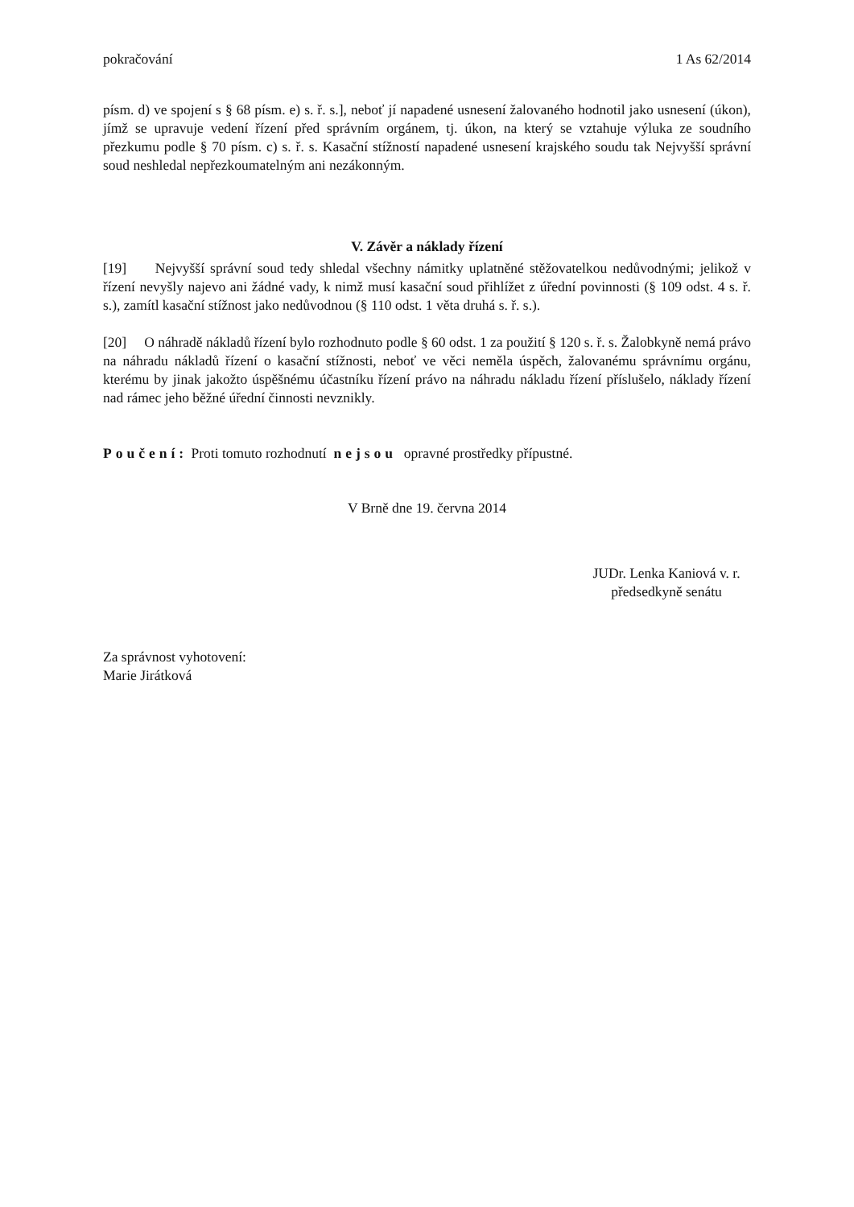pokračování 1 As 62/2014
písm. d) ve spojení s § 68 písm. e) s. ř. s.], neboť jí napadené usnesení žalovaného hodnotil jako usnesení (úkon), jímž se upravuje vedení řízení před správním orgánem, tj. úkon, na který se vztahuje výluka ze soudního přezkumu podle § 70 písm. c) s. ř. s. Kasační stížností napadené usnesení krajského soudu tak Nejvyšší správní soud neshledal nepřezkoumatelným ani nezákonným.
V. Závěr a náklady řízení
[19] Nejvyšší správní soud tedy shledal všechny námitky uplatněné stěžovatelkou nedůvodnými; jelikož v řízení nevyšly najevo ani žádné vady, k nimž musí kasační soud přihlížet z úřední povinnosti (§ 109 odst. 4 s. ř. s.), zamítl kasační stížnost jako nedůvodnou (§ 110 odst. 1 věta druhá s. ř. s.).
[20] O náhradě nákladů řízení bylo rozhodnuto podle § 60 odst. 1 za použití § 120 s. ř. s. Žalobkyně nemá právo na náhradu nákladů řízení o kasační stížnosti, neboť ve věci neměla úspěch, žalovanému správnímu orgánu, kterému by jinak jakožto úspěšnému účastníku řízení právo na náhradu nákladu řízení příslušelo, náklady řízení nad rámec jeho běžné úřední činnosti nevznikly.
Poučení: Proti tomuto rozhodnutí nejsou opravné prostředky přípustné.
V Brně dne 19. června 2014
JUDr. Lenka Kaniová v. r.
předsedkyně senátu
Za správnost vyhotovení:
Marie Jirátková